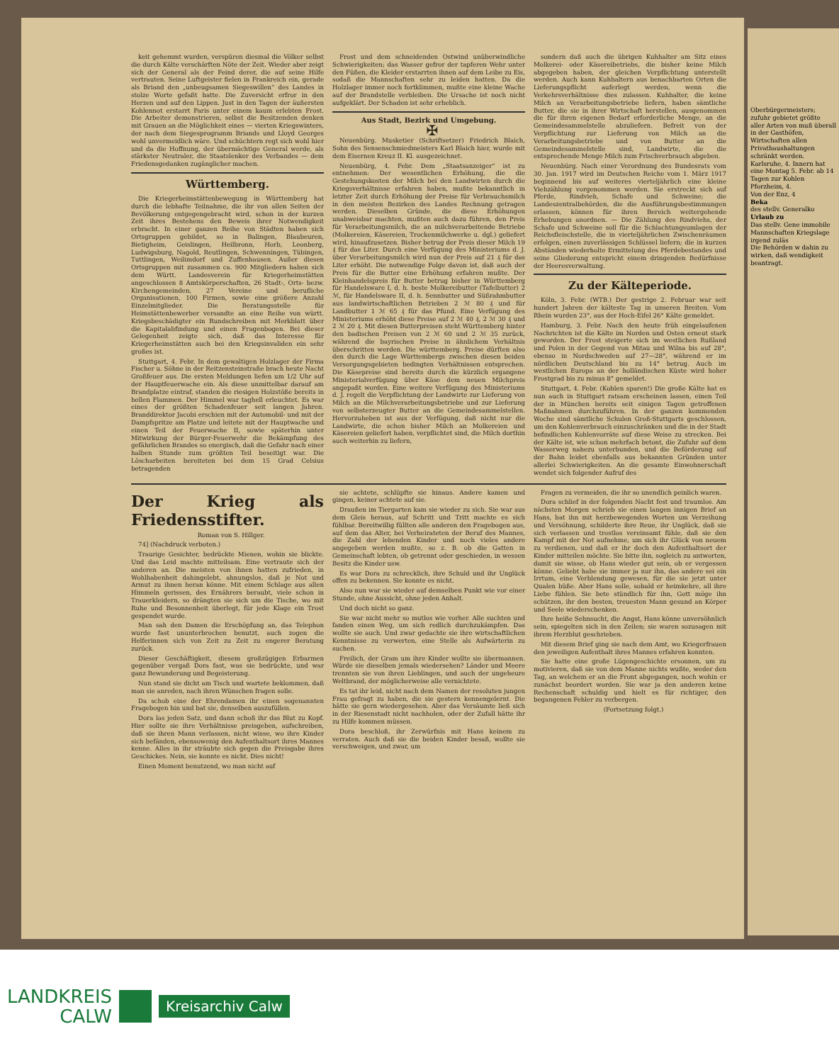Oberbürgermeisters; zufuhr gebietet größte aller Arten von muß überall in der Gasthöfen, Wirtschaften allen Privathaushaltungen schränkt werden.
Karlsruhe, 4. Innern hat eine Montag 5. Febr. ab 14 Tagen zur Kohlen
Pforzheim, 4.
Von der Enz, 4
Beka
des stellv. Generalko
Urlaub zu
Das stellv. Gene immobile Mannschaften Kriegslage irgend zuläs
Die Behörden w dahin zu wirken, daß wendigkeit beantragt.
keit gehemmt wurden, verspüren diesmal die Völker selbst die durch Kälte verschärften Nöte der Zeit. Wieder aber zeigt sich der General als der Feind derer, die auf seine Hilfe vertrauten. Seine Luftgeister fielen in Frankreich ein, gerade als Briand den „unbeugsamen Siegeswillen“ des Landes in stolze Worte gefaßt hatte. Die Zuversicht erfror in den Herzen und auf den Lippen. Just in den Tagen der äußersten Kohlennot erstarrt Paris unter einem kaum erlebten Frost. Die Arbeiter demonstrieren, selbst die Besitzenden denken mit Grauen an die Möglichkeit eines — vierten Kriegswinters, der nach dem Siegesprogramm Briands und Lloyd Georges wohl unvermeidlich wäre. Und schüchtern regt sich wohl hier und da die Hoffnung, der übermächtige General werde, als stärkster Neutraler, die Staatslenker des Verbandes — dem Friedensgedanken zugänglicher machen.
Württemberg.
Die Kriegerheimstättenbewegung in Württemberg hat durch die lebhafte Teilnahme, die ihr von allen Seiten der Bevölkerung entgegengebracht wird, schon in der kurzen Zeit ihres Bestehens den Beweis ihrer Notwendigkeit erbracht. In einer ganzen Reihe von Städten haben sich Ortsgruppen gebildet, so in Balingen, Blaubeuren, Bietigheim, Geislingen, Heilbronn, Horb, Leonberg, Ludwigsburg, Nagold, Reutlingen, Schwenningen, Tübingen, Tuttlingen, Weilimdorf und Zuffenhausen. Außer diesen Ortsgruppen mit zusammen ca. 900 Mitgliedern haben sich dem Württ. Landesverein für Kriegerheimstätten angeschlossen 8 Amtskörperschaften, 26 Stadt-, Orts- bezw. Kirchengemeinden, 27 Vereine und berufliche Organisationen, 100 Firmen, sowie eine größere Anzahl Einzelmitglieder. Die Beratungsstelle für Heimstättenbewerber versandte an eine Reihe von württ. Kriegsbeschädigter ein Rundschreiben mit Merkblatt über die Kapitalabfindung und einen Fragenbogen. Bei dieser Gelegenheit zeigte sich, daß das Interesse für Kriegerheimstätten auch bei den Kriegsinvaliden ein sehr großes ist.
Stuttgart, 4. Febr. In dem gewaltigen Holzlager der Firma Fischer u. Söhne in der Reitzensteinstraße brach heute Nacht Großfeuer aus. Die ersten Meldungen liefen um 1/2 Uhr auf der Hauptfeuerwache ein. Als diese unmittelbar darauf am Brandplatze eintraf, standen die riesigen Holzstöße bereits in hellen Flammen. Der Himmel war taghell erleuchtet. Es war eines der größten Schadenfeuer seit langen Jahren. Branddirektor Jacobi erschien mit der Automobil- und mit der Dampfspritze am Platze und leitete mit der Hauptwache und einen Teil der Feuerwache II, sowie späterhin unter Mitwirkung der Bürger-Feuerwehr die Bekämpfung des gefährlichen Brandes so energisch, daß die Gefahr nach einer halben Stunde zum größten Teil beseitigt war. Die Löscharbeiten bereiteten bei dem 15 Grad Celsius betragenden
Frost und dem schneidenden Ostwind unüberwindliche Schwierigkeiten; das Wasser gefror der tapferen Wehr unter den Füßen, die Kleider erstarrten ihnen auf dem Leibe zu Eis, sodaß die Mannschaften sehr zu leiden hatten. Da die Holzlager immer noch fortklimmen, mußte eine kleine Wache auf der Brandstelle verbleiben. Die Ursache ist noch nicht aufgeklärt. Der Schaden ist sehr erheblich.
Aus Stadt, Bezirk und Umgebung.
✠
Neuenbürg. Musketier (Schriftsetzer) Friedrich Blaich, Sohn des Sensenschmiedmeisters Karl Blaich hier, wurde mit dem Eisernen Kreuz II. Kl. ausgezeichnet.
Neuenbürg, 4. Febr. Dem „Staatsanzeiger“ ist zu entnehmen: Der wesentlichen Erhöhung, die die Gestehungskosten der Milch bei den Landwirten durch die Kriegsverhältnisse erfahren haben, mußte bekanntlich in letzter Zeit durch Erhöhung der Preise für Verbrauchsmilch in den meisten Bezirken des Landes Rechnung getragen werden. Dieselben Gründe, die diese Erhöhungen unabweisbar machten, mußten auch dazu führen, den Preis für Verarbeitungsmilch, die an milchverarbeitende Betriebe (Molkereien, Käsereien, Trockenmilchwerke u. dgl.) geliefert wird, hinaufzusetzen. Bisher betrug der Preis dieser Milch 19 ₰ für das Liter. Durch eine Verfügung des Ministeriums d. J. über Verarbeitungsmilch wird nun der Preis auf 21 ₰ für das Liter erhöht. Die notwendige Folge davon ist, daß auch der Preis für die Butter eine Erhöhung erfahren mußte. Der Kleinhandelspreis für Butter betrug bisher in Württemberg für Handelsware I, d. h. beste Molkereibutter (Tafelbutter) 2 ℳ, für Handelsware II, d. h. Sennbutter und Süßrahmbutter aus landwirtschaftlichen Betrieben 2 ℳ 80 ₰ und für Landbutter 1 ℳ 65 ₰ für das Pfund. Eine Verfügung des Ministeriums erhöht diese Preise auf 2 ℳ 40 ₰, 2 ℳ 30 ₰ und 2 ℳ 20 ₰. Mit diesen Butterpreisen steht Württemberg hinter den badischen Preisen von 2 ℳ 60 und 2 ℳ 35 zurück, während die bayrischen Preise in ähnlichem Verhältnis überschritten werden. Die württemberg. Preise dürften also den durch die Lage Württembergs zwischen diesen beiden Versorgungsgebieten bedingten Verhältnissen entsprechen. Die Käsepreise sind bereits durch die kürzlich ergangene Ministerialverfügung über Käse dem neuen Milchpreis angepaßt worden. Eine weitere Verfügung des Ministeriums d. J. regelt die Verpflichtung der Landwirte zur Lieferung von Milch an die Milchverarbeitungsbetriebe und zur Lieferung von selbsterzeugter Butter an die Gemeindesammelstellen. Hervorzuheben ist aus der Verfügung, daß nicht nur die Landwirte, die schon bisher Milch an Molkereien und Käsereien geliefert haben, verpflichtet sind, die Milch dorthin auch weiterhin zu liefern,
sondern daß auch die übrigen Kuhhalter am Sitz eines Molkerei- oder Käsereibetriebs, die bisher keine Milch abgegeben haben, der gleichen Verpflichtung unterstellt werden. Auch kann Kuhhaltern aus benachbarten Orten die Lieferungspflicht auferlegt werden, wenn die Verkehrsverhältnisse dies zulassen. Kuhhalter, die keine Milch an Verarbeitungsbetriebe liefern, haben sämtliche Butter, die sie in ihrer Wirtschaft herstellen, ausgenommen die für ihren eigenen Bedarf erforderliche Menge, an die Gemeindesammelstelle abzuliefern. Befreit von der Verpflichtung zur Lieferung von Milch an die Verarbeitungsbetriebe und von Butter an die Gemeindesammelstelle sind, Landwirte, die die entsprechende Menge Milch zum Frischverbrauch abgeben.
Neuenbürg. Nach einer Verordnung des Bundesrats vom 30. Jan. 1917 wird im Deutschen Reiche vom 1. März 1917 beginnend bis auf weiteres vierteljährlich eine kleine Viehzählung vorgenommen werden. Sie erstreckt sich auf Pferde, Rindvieh, Schafe und Schweine; die Landeszentralbehörden, die die Ausführungsbestimmungen erlassen, können für ihren Bereich weitergehende Erhebungen anordnen. — Die Zählung des Rindviehs, der Schafe und Schweine soll für die Schlachtungsumlagen der Reichsfleischstelle, die in vierteljährlichen Zwischenräumen erfolgen, einen zuverlässigen Schlüssel liefern; die in kurzen Abständen wiederholte Ermittelung des Pferdebestandes und seine Gliederung entspricht einem dringenden Bedürfnisse der Heeresverwaltung.
Zu der Kälteperiode.
Köln, 3. Febr. (WTB.) Der gestrige 2. Februar war seit hundert Jahren der kälteste Tag in unseren Breiten. Vom Rhein wurden 23°, aus der Hoch-Eifel 26° Kälte gemeldet.
Hamburg, 3. Febr. Nach den heute früh eingelaufenen Nachrichten ist die Kälte im Norden und Osten erneut stark geworden. Der Frost steigerte sich im westlichen Rußland und Polen in der Gegend von Mitau und Wilna bis auf 28°, ebenso in Nordschweden auf 27—28°, während er im nördlichen Deutschland bis zu 14° betrug. Auch im westlichen Europa an der holländischen Küste wird hoher Frostgrad bis zu minus 8° gemeldet.
Stuttgart, 4. Febr. (Kohlen sparen!) Die große Kälte hat es nun auch in Stuttgart ratsam erscheinen lassen, einen Teil der in München bereits seit einigen Tagen getroffenen Maßnahmen durchzuführen. In der ganzen kommenden Woche sind sämtliche Schulen Groß-Stuttgarts geschlossen, um den Kohlenverbrauch einzuschränken und die in der Stadt befindlichen Kohlenvorräte auf diese Weise zu strecken. Bei der Kälte ist, wie schon mehrfach betont, die Zufuhr auf dem Wasserweg nahezu unterbunden, und die Beförderung auf der Bahn leidet ebenfalls aus bekannten Gründen unter allerlei Schwierigkeiten. An die gesamte Einwohnerschaft wendet sich folgender Aufruf des
Der Krieg als Friedensstifter.
Roman von S. Hillger.
74] (Nachdruck verboten.)
Traurige Gesichter, bedrückte Mienen, wohin sie blickte. Und das Leid machte mitteilsam. Eine vertraute sich der anderen an. Die meisten von ihnen hatten zufrieden, in Wohlhabenheit dahingelebt, ahnungslos, daß je Not und Armut zu ihnen heran könne. Mit einem Schlage aus allen Himmeln gerissen, des Ernährers beraubt, viele schon in Trauerkleidern, so drängten sie sich um die Tische, wo mit Ruhe und Besonnenheit überlegt, für jede Klage ein Trost gespendet wurde.
Man sah den Damen die Erschöpfung an, das Telephon wurde fast ununterbrochen benutzt, auch zogen die Helferinnen sich von Zeit zu Zeit zu engerer Beratung zurück.
Dieser Geschäftigkeit, diesem großzügigen Erbarmen gegenüber vergaß Dora fast, was sie bedrückte, und war ganz Bewunderung und Begeisterung.
Nun stand sie dicht am Tisch und wartete beklommen, daß man sie anreden, nach ihren Wünschen fragen solle.
Da schob eine der Ehrendamen ihr einen sogenannten Fragebogen hin und bat sie, denselben auszufüllen.
Dora las jeden Satz, und dann schoß ihr das Blut zu Kopf. Hier sollte sie ihre Verhältnisse preisgeben, aufschreiben, daß sie ihren Mann verlassen, nicht wisse, wo ihre Kinder sich befänden, ebensowenig den Aufenthaltsort ihres Mannes kenne. Alles in ihr sträubte sich gegen die Preisgabe ihres Geschickes. Nein, sie konnte es nicht. Dies nicht!
Einen Moment benutzend, wo man nicht auf
sie achtete, schlüpfte sie hinaus. Andere kamen und gingen, keiner achtete auf sie.
Draußen im Tiergarten kam sie wieder zu sich. Sie war aus dem Gleis heraus, auf Schritt und Tritt machte es sich fühlbar. Bereitwillig füllten alle anderen den Fragebogen aus, auf dem das Alter, bei Verheirateten der Beruf des Mannes, die Zahl der lebenden Kinder und noch vieles andere angegeben werden mußte, so z. B. ob die Gatten in Gemeinschaft lebten, ob getrennt oder geschieden, in wessen Besitz die Kinder usw.
Es war Dora zu schrecklich, ihre Schuld und ihr Unglück offen zu bekennen. Sie konnte es nicht.
Also nun war sie wieder auf demselben Punkt wie vor einer Stunde, ohne Aussicht, ohne jeden Anhalt.
Und doch nicht so ganz.
Sie war nicht mehr so mutlos wie vorher. Alle suchten und fanden einen Weg, um sich redlich durchzukämpfen. Das wollte sie auch. Und zwar gedachte sie ihre wirtschaftlichen Kenntnisse zu verwerten, eine Stelle als Aufwärterin zu suchen.
Freilich, der Gram um ihre Kinder wollte sie übermannen. Würde sie dieselben jemals wiedersehen? Länder und Meere trennten sie von ihren Lieblingen, und auch der ungeheure Weltbrand, der möglicherweise alle vernichtete.
Es tat ihr leid, nicht nach dem Namen der resoluten jungen Frau gefragt zu haben, die sie gestern kennengelernt. Die hätte sie gern wiedergesehen. Aber das Versäumte ließ sich in der Riesenstadt nicht nachholen, oder der Zufall hätte ihr zu Hilfe kommen müssen.
Dora beschloß, ihr Zerwürfnis mit Hans keinem zu verraten. Auch daß sie die beiden Kinder besaß, wollte sie verschweigen, und zwar, um
Fragen zu vermeiden, die ihr so unendlich peinlich waren.
Dora schlief in der folgenden Nacht fest und traumlos. Am nächsten Morgen schrieb sie einen langen innigen Brief an Hans, bat ihn mit herzbewegenden Worten um Verzeihung und Versöhnung, schilderte ihre Reue, ihr Unglück, daß sie sich verlassen und trostlos vereinsamt fühle, daß sie den Kampf mit der Not aufnehme, um sich ihr Glück von neuem zu verdienen, und daß er ihr doch den Aufenthaltsort der Kinder mitteilen möchte. Sie bitte ihn, sogleich zu antworten, damit sie wisse, ob Hans wieder gut sein, ob er vergessen könne. Geliebt habe sie immer ja nur ihn, das andere sei ein Irrtum, eine Verblendung gewesen, für die sie jetzt unter Qualen büße. Aber Hans solle, sobald er heimkehre, all ihre Liebe fühlen. Sie bete stündlich für ihn, Gott möge ihn schützen, ihr den besten, treuesten Mann gesund an Körper und Seele wiederschenken.
Ihre heiße Sehnsucht, die Angst, Hans könne unversöhnlich sein, spiegelten sich in den Zeilen; sie waren sozusagen mit ihrem Herzblut geschrieben.
Mit diesem Brief ging sie nach dem Amt, wo Kriegerfrauen den jeweiligen Aufenthalt ihres Mannes erfahren konnten.
Sie hatte eine große Lügengeschichte ersonnen, um zu motivieren, daß sie von dem Manne nichts wußte, weder den Tag, an welchem er an die Front abgegangen, noch wohin er zunächst beordert worden. Sie war ja den anderen keine Rechenschaft schuldig und hielt es für richtiger, den begangenen Fehler zu verbergen.
(Fortsetzung folgt.)
LANDKREIS
CALW
Kreisarchiv Calw